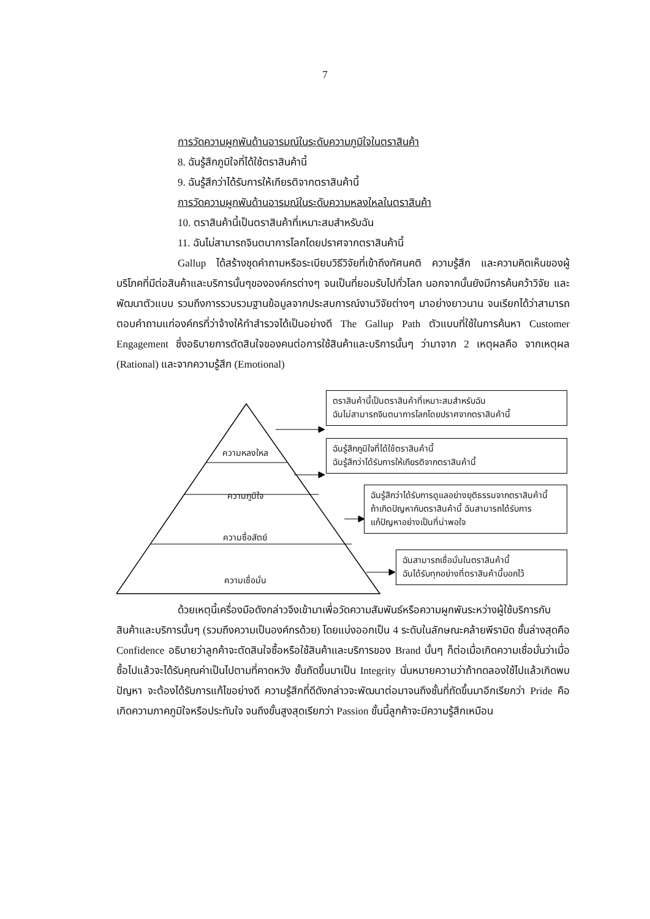7
การวัดความผูกพันด้านอารมณ์ในระดับความภูมิใจในตราสินค้า
8. ฉันรู้สึกภูมิใจที่ได้ใช้ตราสินค้านี้
9. ฉันรู้สึกว่าได้รับการให้เกียรติจากตราสินค้านี้
การวัดความผูกพันด้านอารมณ์ในระดับความหลงใหลในตราสินค้า
10. ตราสินค้านี้เป็นตราสินค้าที่เหมาะสมสำหรับฉัน
11. ฉันไม่สามารถจินตนาการโลกโดยปราศจากตราสินค้านี้
Gallup ได้สร้างชุดคำถามหรือระเบียบวิธีวิจัยที่เข้าถึงทัศนคติ ความรู้สึก และความคิดเห็นของผู้บริโภคที่มีต่อสินค้าและบริการนั้นๆขององค์กรต่างๆ จนเป็นที่ยอมรับไปทั่วโลก นอกจากนั้นยังมีการค้นคว้าวิจัย และพัฒนาตัวแบบ รวมถึงการรวบรวมฐานข้อมูลจากประสบการณ์งานวิจัยต่างๆ มาอย่างยาวนาน จนเรียกได้ว่าสามารถตอบคำถามแก่องค์กรที่ว่าจ้างให้ทำสำรวจได้เป็นอย่างดี The Gallup Path ตัวแบบที่ใช้ในการค้นหา Customer Engagement ซึ่งอธิบายการตัดสินใจของคนต่อการใช้สินค้าและบริการนั้นๆ ว่ามาจาก 2 เหตุผลคือ จากเหตุผล (Rational) และจากความรู้สึก (Emotional)
ความหลงใหล
ความภูมิใจ
ความซื่อสัตย์
ความเชื่อมั่น
ตราสินค้านี้เป็นตราสินค้าที่เหมาะสมสำหรับฉัน
ฉันไม่สามารถจินตนาการโลกโดยปราศจากตราสินค้านี้
ฉันรู้สึกภูมิใจที่ได้ใช้ตราสินค้านี้
ฉันรู้สึกว่าได้รับการให้เกียรติจากตราสินค้านี้
ฉันรู้สึกว่าได้รับการดูแลอย่างยุติธรรมจากตราสินค้านี้
ถ้าเกิดปัญหากับตราสินค้านี้ ฉันสามารถได้รับการ
แก้ปัญหาอย่างเป็นที่น่าพอใจ
ฉันสามารถเชื่อมั่นในตราสินค้านี้
ฉันได้รับทุกอย่างที่ตราสินค้านี้บอกไว้
ด้วยเหตุนี้เครื่องมือดังกล่าวจึงเข้ามาเพื่อวัดความสัมพันธ์หรือความผูกพันระหว่างผู้ใช้บริการกับสินค้าและบริการนั้นๆ (รวมถึงความเป็นองค์กรด้วย) โดยแบ่งออกเป็น 4 ระดับในลักษณะคล้ายพีรามิด ชั้นล่างสุดคือ Confidence อธิบายว่าลูกค้าจะตัดสินใจซื้อหรือใช้สินค้าและบริการของ Brand นั้นๆ ก็ต่อเมื่อเกิดความเชื่อมั่นว่าเมื่อซื้อไปแล้วจะได้รับคุณค่าเป็นไปตามที่คาดหวัง ชั้นถัดขึ้นมาเป็น Integrity นั่นหมายความว่าถ้าทดลองใช้ไปแล้วเกิดพบปัญหา จะต้องได้รับการแก้ไขอย่างดี ความรู้สึกที่ดีดังกล่าวจะพัฒนาต่อมาจนถึงชั้นที่ถัดขึ้นมาอีกเรียกว่า Pride คือเกิดความภาคภูมิใจหรือประทับใจ จนถึงขั้นสูงสุดเรียกว่า Passion ขั้นนี้ลูกค้าจะมีความรู้สึกเหมือน